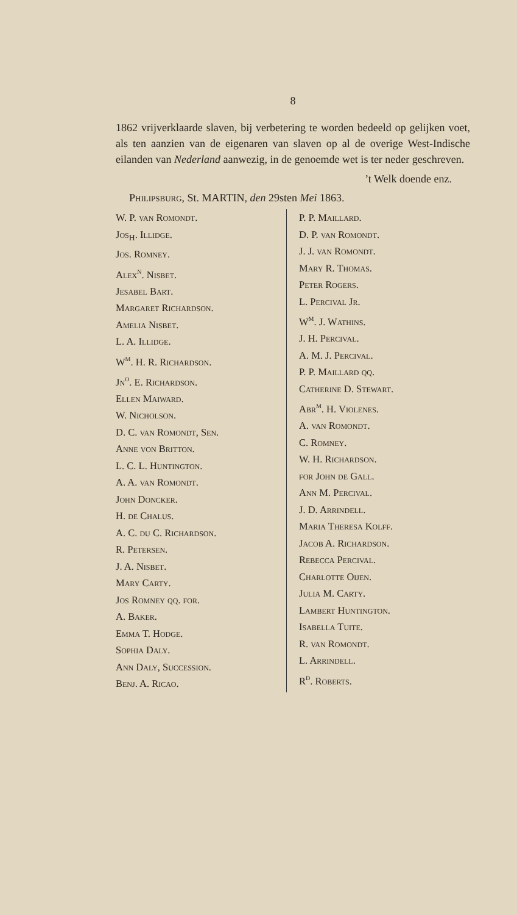8
1862 vrijverklaarde slaven, bij verbetering te worden bedeeld op gelijken voet, als ten aanzien van de eigenaren van slaven op al de overige West-Indische eilanden van Nederland aanwezig, in de genoemde wet is ter neder geschreven.
’t Welk doende enz.
Philipsburg, St. MARTIN, den 29sten Mei 1863.
W. P. van Romondt.
Jos<sub>H</sub>. Illidge.
Jos. Romney.
Alex<sup>n</sup>. Nisbet.
Jesabel Bart.
Margaret Richardson.
Amelia Nisbet.
L. A. Illidge.
W<sup>m</sup>. H. R. Richardson.
Jn<sup>o</sup>. E. Richardson.
Ellen Maiward.
W. Nicholson.
D. C. van Romondt, Sen.
Anne von Britton.
L. C. L. Huntington.
A. A. van Romondt.
John Doncker.
H. de Chalus.
A. C. du C. Richardson.
R. Petersen.
J. A. Nisbet.
Mary Carty.
Jos Romney qq. for.
A. Baker.
Emma T. Hodge.
Sophia Daly.
Ann Daly, Succession.
Benj. A. Ricao.
P. P. Maillard.
D. P. van Romondt.
J. J. van Romondt.
Mary R. Thomas.
Peter Rogers.
L. Percival Jr.
W<sup>m</sup>. J. Wathins.
J. H. Percival.
A. M. J. Percival.
P. P. Maillard qq.
Catherine D. Stewart.
Abr<sup>m</sup>. H. Violenes.
A. van Romondt.
C. Romney.
W. H. Richardson.
for John de Gall.
Ann M. Percival.
J. D. Arrindell.
Maria Theresa Kolff.
Jacob A. Richardson.
Rebecca Percival.
Charlotte Oijen.
Julia M. Carty.
Lambert Huntington.
Isabella Tuite.
R. van Romondt.
L. Arrindell.
R<sup>d</sup>. Roberts.